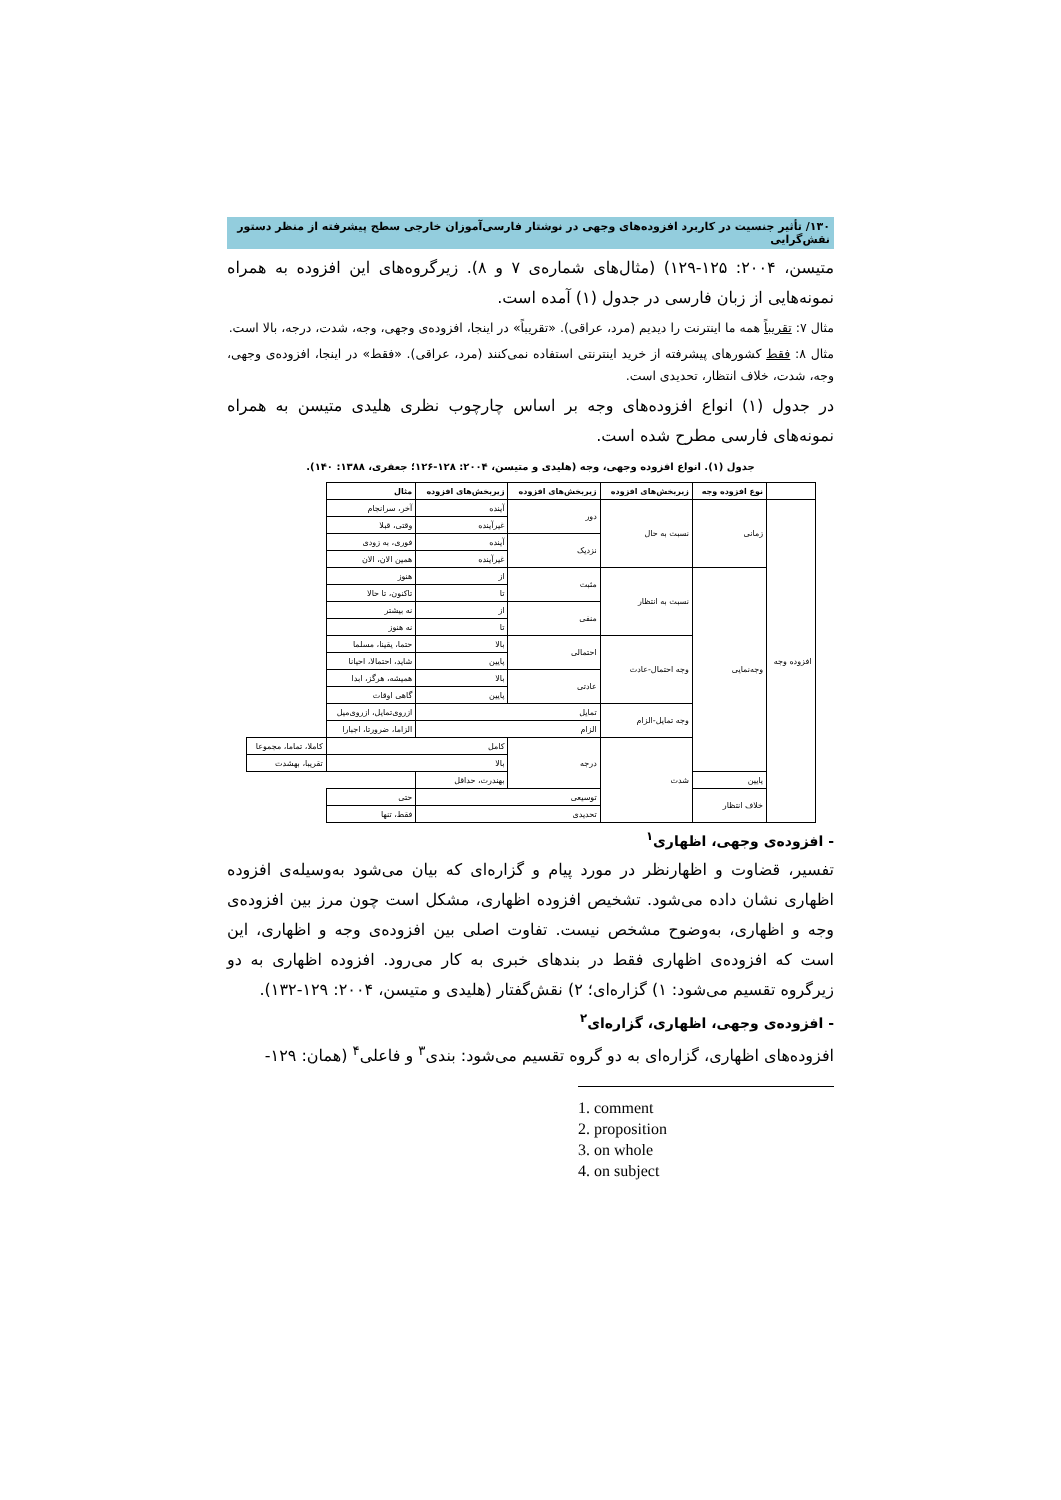۱۳۰/ تأثیر جنسیت در کاربرد افزوده‌های وجهی در نوشتار فارسی‌آموزان خارجی سطح پیشرفته از منظر دستور نقش‌گرایی
متیسن، ۲۰۰۴: ۱۲۵-۱۲۹) (مثال‌های شماره‌ی ۷ و ۸). زیرگروه‌های این افزوده به همراه نمونه‌هایی از زبان فارسی در جدول (۱) آمده است.
مثال ۷: تقریباً همه ما اینترنت را دیدیم (مرد، عراقی). «تقریباً» در اینجا، افزوده‌ی وجهی، وجه، شدت، درجه، بالا است.
مثال ۸: فقط کشورهای پیشرفته از خرید اینترنتی استفاده نمی‌کنند (مرد، عراقی). «فقط» در اینجا، افزوده‌ی وجهی، وجه، شدت، خلاف انتظار، تحدیدی است.
در جدول (۱) انواع افزوده‌های وجه بر اساس چارچوب نظری هلیدی متیسن به همراه نمونه‌های فارسی مطرح شده است.
جدول (۱). انواع افزوده وجهی، وجه (هلیدی و متیسن، ۲۰۰۴: ۱۲۸-۱۲۶؛ جعفری، ۱۳۸۸: ۱۴۰).
| | نوع افزوده وجه | زیربخش‌های افزوده | زیربخش‌های افزوده | زیربخش‌های افزوده | مثال | |
| --- | --- | --- | --- | --- | --- | --- |
| افزوده وجه | زمانی | نسبت به حال | دور | آینده | آخر، سرانجام | |
| | | | | غیرآینده | وقتی، قبلا | |
| | | | نزدیک | آینده | فوری، به زودی | |
| | | | | غیرآینده | همین الان، الان | |
| | وجه‌نمایی | نسبت به انتظار | مثبت | از | هنوز | |
| | | | | تا | تاکنون، تا حالا | |
| | | | منفی | از | نه بیشتر | |
| | | | | تا | نه هنوز | |
| | | وجه احتمال-عادت | احتمالی | بالا | حتما، یقینا، مسلما | |
| | | | | پایین | شاید، احتمالا، احیانا | |
| | | | عادتی | بالا | همیشه، هرگز، ابدا | |
| | | | | پایین | گاهی اوقات | |
| | | وجه تمایل-الزام | تمایل | | ازروی‌تمایل، ازروی‌میل | |
| | | | الزام | | الزاما، ضرورتا، اجبارا | |
| | | شدت | درجه | کامل | | کاملا، تماما، مجموعا |
| | | | | بالا | | تقریبا، بهشدت |
| | پایین | | | بهندرت، حداقل | | |
| | خلاف انتظار | | توسیعی | | حتی | |
| | | | تحدیدی | | فقط، تنها | |
- افزوده‌ی وجهی، اظهاری<sup>۱</sup>
تفسیر، قضاوت و اظهارنظر در مورد پیام و گزاره‌ای که بیان می‌شود به‌وسیله‌ی افزوده اظهاری نشان داده می‌شود. تشخیص افزوده اظهاری، مشکل است چون مرز بین افزوده‌ی وجه و اظهاری، به‌وضوح مشخص نیست. تفاوت اصلی بین افزوده‌ی وجه و اظهاری، این است که افزوده‌ی اظهاری فقط در بندهای خبری به کار می‌رود. افزوده اظهاری به دو زیرگروه تقسیم می‌شود: ۱) گزاره‌ای؛ ۲) نقش‌گفتار (هلیدی و متیسن، ۲۰۰۴: ۱۲۹-۱۳۲).
- افزوده‌ی وجهی، اظهاری، گزاره‌ای<sup>۲</sup>
افزوده‌های اظهاری، گزاره‌ای به دو گروه تقسیم می‌شود: بندی<sup>۳</sup> و فاعلی<sup>۴</sup> (همان: ۱۲۹-
1. comment
2. proposition
3. on whole
4. on subject